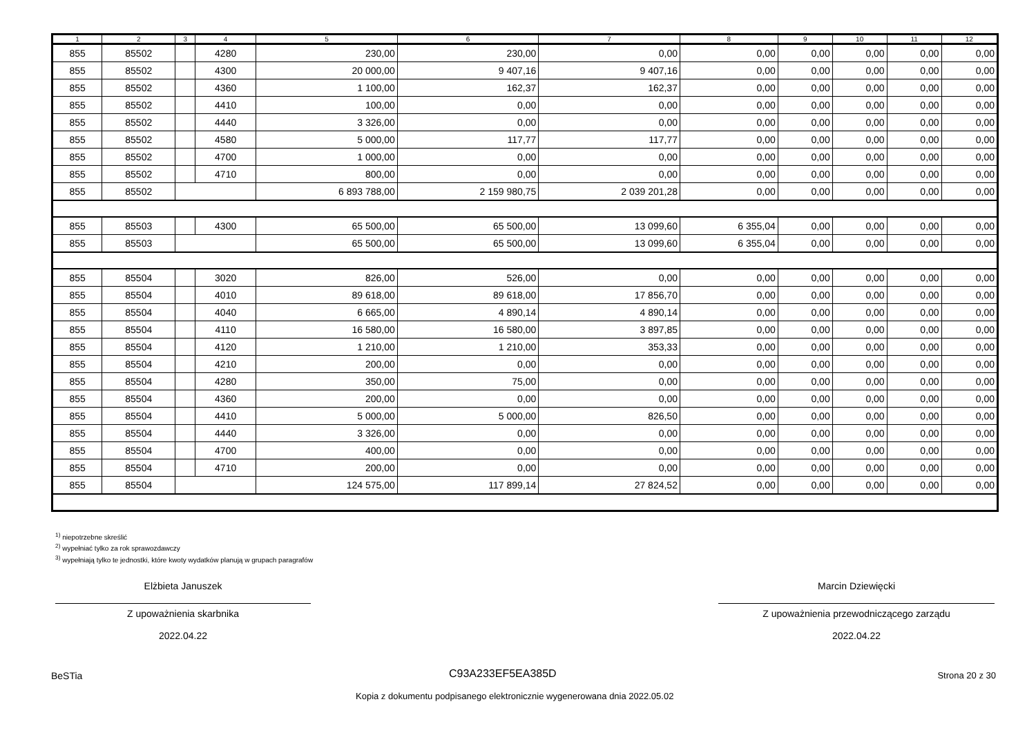| 1 | 2 | 3 | 4 | 5 | 6 | 7 | 8 | 9 | 10 | 11 | 12 |
| --- | --- | --- | --- | --- | --- | --- | --- | --- | --- | --- | --- |
| 855 | 85502 | | 4280 | 230,00 | 230,00 | 0,00 | 0,00 | 0,00 | 0,00 | 0,00 | 0,00 |
| 855 | 85502 | | 4300 | 20 000,00 | 9 407,16 | 9 407,16 | 0,00 | 0,00 | 0,00 | 0,00 | 0,00 |
| 855 | 85502 | | 4360 | 1 100,00 | 162,37 | 162,37 | 0,00 | 0,00 | 0,00 | 0,00 | 0,00 |
| 855 | 85502 | | 4410 | 100,00 | 0,00 | 0,00 | 0,00 | 0,00 | 0,00 | 0,00 | 0,00 |
| 855 | 85502 | | 4440 | 3 326,00 | 0,00 | 0,00 | 0,00 | 0,00 | 0,00 | 0,00 | 0,00 |
| 855 | 85502 | | 4580 | 5 000,00 | 117,77 | 117,77 | 0,00 | 0,00 | 0,00 | 0,00 | 0,00 |
| 855 | 85502 | | 4700 | 1 000,00 | 0,00 | 0,00 | 0,00 | 0,00 | 0,00 | 0,00 | 0,00 |
| 855 | 85502 | | 4710 | 800,00 | 0,00 | 0,00 | 0,00 | 0,00 | 0,00 | 0,00 | 0,00 |
| 855 | 85502 | | | 6 893 788,00 | 2 159 980,75 | 2 039 201,28 | 0,00 | 0,00 | 0,00 | 0,00 | 0,00 |
| 855 | 85503 | | 4300 | 65 500,00 | 65 500,00 | 13 099,60 | 6 355,04 | 0,00 | 0,00 | 0,00 | 0,00 |
| 855 | 85503 | | | 65 500,00 | 65 500,00 | 13 099,60 | 6 355,04 | 0,00 | 0,00 | 0,00 | 0,00 |
| 855 | 85504 | | 3020 | 826,00 | 526,00 | 0,00 | 0,00 | 0,00 | 0,00 | 0,00 | 0,00 |
| 855 | 85504 | | 4010 | 89 618,00 | 89 618,00 | 17 856,70 | 0,00 | 0,00 | 0,00 | 0,00 | 0,00 |
| 855 | 85504 | | 4040 | 6 665,00 | 4 890,14 | 4 890,14 | 0,00 | 0,00 | 0,00 | 0,00 | 0,00 |
| 855 | 85504 | | 4110 | 16 580,00 | 16 580,00 | 3 897,85 | 0,00 | 0,00 | 0,00 | 0,00 | 0,00 |
| 855 | 85504 | | 4120 | 1 210,00 | 1 210,00 | 353,33 | 0,00 | 0,00 | 0,00 | 0,00 | 0,00 |
| 855 | 85504 | | 4210 | 200,00 | 0,00 | 0,00 | 0,00 | 0,00 | 0,00 | 0,00 | 0,00 |
| 855 | 85504 | | 4280 | 350,00 | 75,00 | 0,00 | 0,00 | 0,00 | 0,00 | 0,00 | 0,00 |
| 855 | 85504 | | 4360 | 200,00 | 0,00 | 0,00 | 0,00 | 0,00 | 0,00 | 0,00 | 0,00 |
| 855 | 85504 | | 4410 | 5 000,00 | 5 000,00 | 826,50 | 0,00 | 0,00 | 0,00 | 0,00 | 0,00 |
| 855 | 85504 | | 4440 | 3 326,00 | 0,00 | 0,00 | 0,00 | 0,00 | 0,00 | 0,00 | 0,00 |
| 855 | 85504 | | 4700 | 400,00 | 0,00 | 0,00 | 0,00 | 0,00 | 0,00 | 0,00 | 0,00 |
| 855 | 85504 | | 4710 | 200,00 | 0,00 | 0,00 | 0,00 | 0,00 | 0,00 | 0,00 | 0,00 |
| 855 | 85504 | | | 124 575,00 | 117 899,14 | 27 824,52 | 0,00 | 0,00 | 0,00 | 0,00 | 0,00 |
<sup>1)</sup> niepotrzebne skreślić
<sup>2)</sup> wypełniać tylko za rok sprawozdawczy
<sup>3)</sup> wypełniają tylko te jednostki, które kwoty wydatków planują w grupach paragrafów
Elżbieta Januszek
Z upoważnienia skarbnika
2022.04.22
Marcin Dziewięcki
Z upoważnienia przewodniczącego zarządu
2022.04.22
BeSTia C93A233EF5EA385D Strona 20 z 30
Kopia z dokumentu podpisanego elektronicznie wygenerowana dnia 2022.05.02